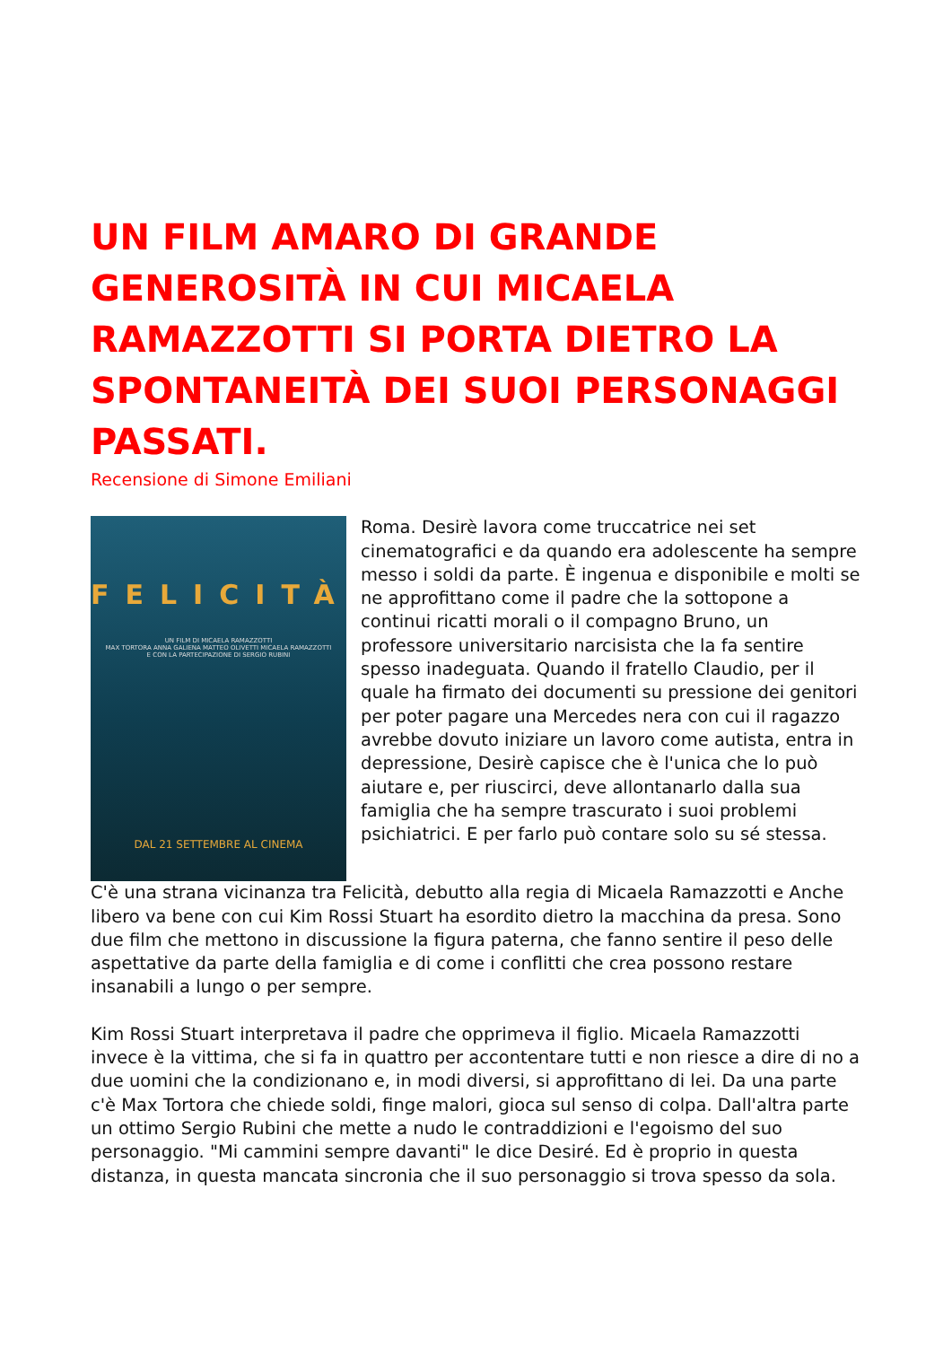UN FILM AMARO DI GRANDE GENEROSITÀ IN CUI MICAELA RAMAZZOTTI SI PORTA DIETRO LA SPONTANEITÀ DEI SUOI PERSONAGGI PASSATI.
Recensione di Simone Emiliani
FELICITÀ
UN FILM DI MICAELA RAMAZZOTTI
MAX TORTORA ANNA GALIENA MATTEO OLIVETTI MICAELA RAMAZZOTTI
E CON LA PARTECIPAZIONE DI SERGIO RUBINI
DAL 21 SETTEMBRE AL CINEMA
Roma. Desirè lavora come truccatrice nei set cinematografici e da quando era adolescente ha sempre messo i soldi da parte. È ingenua e disponibile e molti se ne approfittano come il padre che la sottopone a continui ricatti morali o il compagno Bruno, un professore universitario narcisista che la fa sentire spesso inadeguata. Quando il fratello Claudio, per il quale ha firmato dei documenti su pressione dei genitori per poter pagare una Mercedes nera con cui il ragazzo avrebbe dovuto iniziare un lavoro come autista, entra in depressione, Desirè capisce che è l'unica che lo può aiutare e, per riuscirci, deve allontanarlo dalla sua famiglia che ha sempre trascurato i suoi problemi psichiatrici. E per farlo può contare solo su sé stessa.
C'è una strana vicinanza tra Felicità, debutto alla regia di Micaela Ramazzotti e Anche libero va bene con cui Kim Rossi Stuart ha esordito dietro la macchina da presa. Sono due film che mettono in discussione la figura paterna, che fanno sentire il peso delle aspettative da parte della famiglia e di come i conflitti che crea possono restare insanabili a lungo o per sempre.
Kim Rossi Stuart interpretava il padre che opprimeva il figlio. Micaela Ramazzotti invece è la vittima, che si fa in quattro per accontentare tutti e non riesce a dire di no a due uomini che la condizionano e, in modi diversi, si approfittano di lei. Da una parte c'è Max Tortora che chiede soldi, finge malori, gioca sul senso di colpa. Dall'altra parte un ottimo Sergio Rubini che mette a nudo le contraddizioni e l'egoismo del suo personaggio. "Mi cammini sempre davanti" le dice Desiré. Ed è proprio in questa distanza, in questa mancata sincronia che il suo personaggio si trova spesso da sola.